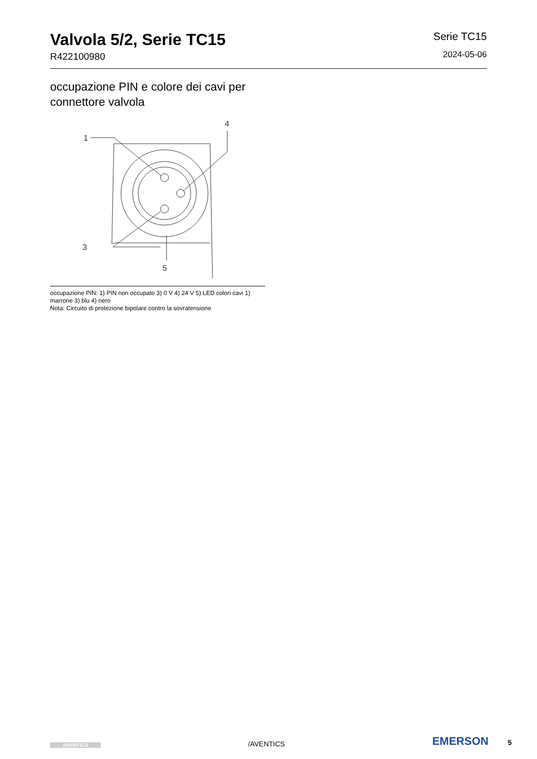Valvola 5/2, Serie TC15
R422100980
Serie TC15
2024-05-06
occupazione PIN e colore dei cavi per connettore valvola
1
4
3
5
occupazione PIN: 1) PIN non occupato 3) 0 V 4) 24 V 5) LED colori cavi 1) marrone 3) blu 4) nero
Nota: Circuito di protezione bipolare contro la sovratensione
AVENTICS
/AVENTICS
EMERSON 5